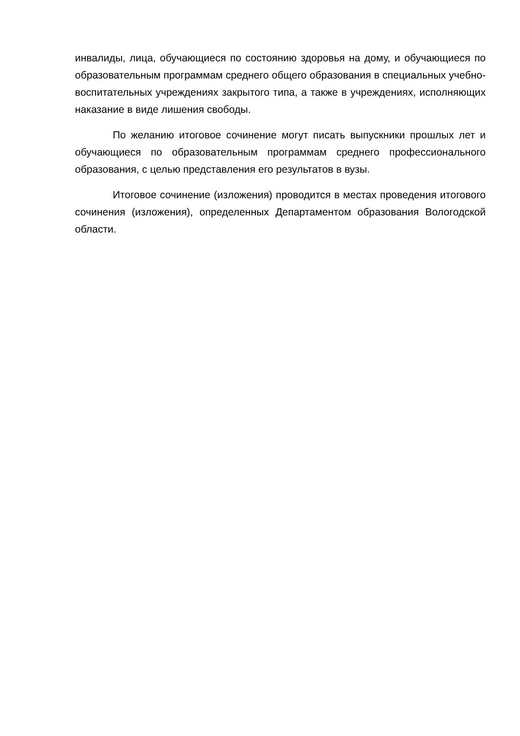инвалиды, лица, обучающиеся по состоянию здоровья на дому, и обучающиеся по образовательным программам среднего общего образования в специальных учебно-воспитательных учреждениях закрытого типа, а также в учреждениях, исполняющих наказание в виде лишения свободы.
По желанию итоговое сочинение могут писать выпускники прошлых лет и обучающиеся по образовательным программам среднего профессионального образования, с целью представления его результатов в вузы.
Итоговое сочинение (изложения) проводится в местах проведения итогового сочинения (изложения), определенных Департаментом образования Вологодской области.